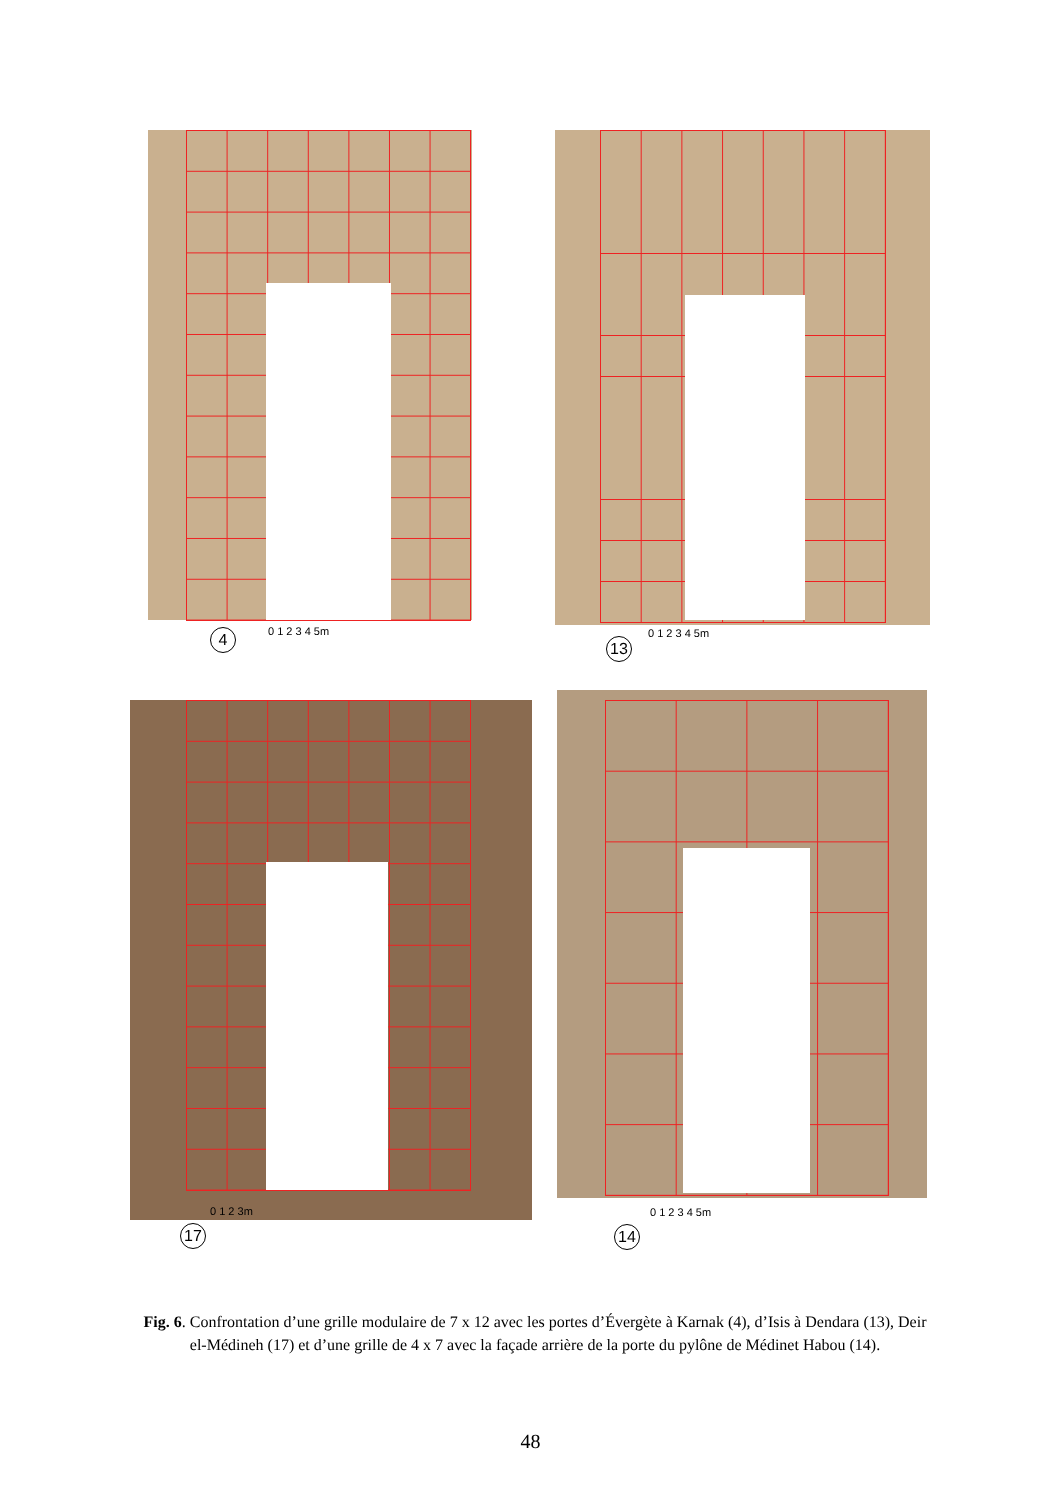4 0 1 2 3 4 5m
13
0 1 2 3 4 5m
17
0 1 2 3m
14
0 1 2 3 4 5m
Fig. 6. Confrontation d’une grille modulaire de 7 x 12 avec les portes d’Évergète à Karnak (4), d’Isis à Dendara (13), Deir el-Médineh (17) et d’une grille de 4 x 7 avec la façade arrière de la porte du pylône de Médinet Habou (14).
48